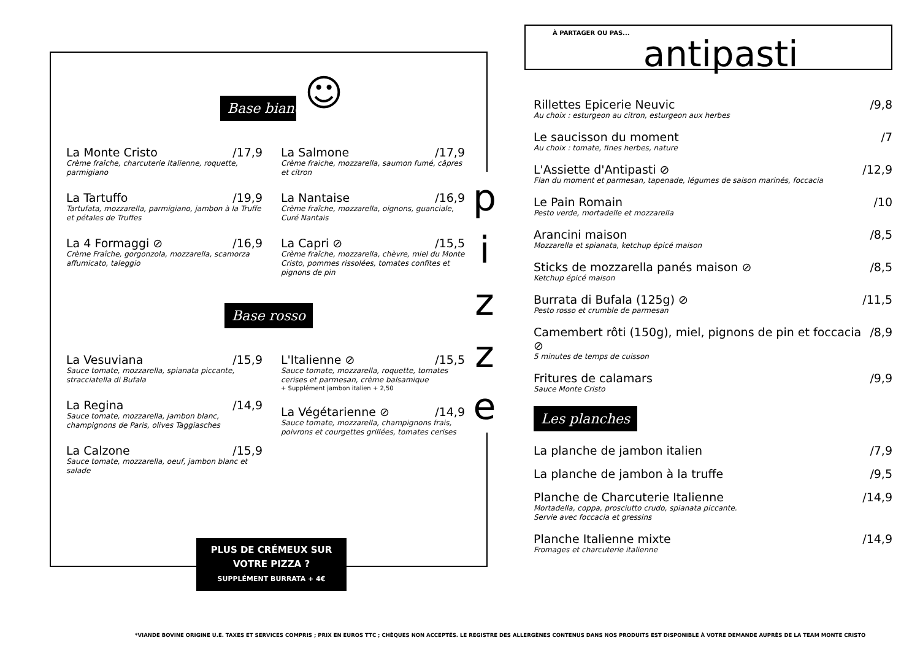☺
Base bianco
La Monte Cristo /17,9
Crème fraîche, charcuterie Italienne, roquette, parmigiano
La Tartuffo /19,9
Tartufata, mozzarella, parmigiano, jambon à la Truffe et pétales de Truffes
La 4 Formaggi ⊘ /16,9
Crème Fraîche, gorgonzola, mozzarella, scamorza affumicato, taleggio
La Salmone /17,9
Crème fraiche, mozzarella, saumon fumé, câpres et citron
La Nantaise /16,9
Crème fraîche, mozzarella, oignons, guanciale, Curé Nantais
La Capri ⊘ /15,5
Crème fraîche, mozzarella, chèvre, miel du Monte Cristo, pommes rissolées, tomates confites et pignons de pin
Base rosso
La Vesuviana /15,9
Sauce tomate, mozzarella, spianata piccante, stracciatella di Bufala
La Regina /14,9
Sauce tomate, mozzarella, jambon blanc, champignons de Paris, olives Taggiasches
La Calzone /15,9
Sauce tomate, mozzarella, oeuf, jambon blanc et salade
L'Italienne ⊘ /15,5
Sauce tomate, mozzarella, roquette, tomates cerises et parmesan, crème balsamique
+ Supplément jambon italien + 2,50
La Végétarienne ⊘ /14,9
Sauce tomate, mozzarella, champignons frais, poivrons et courgettes grillées, tomates cerises
p
i
z
z
e
PLUS DE CRÉMEUX SUR
VOTRE PIZZA ?
SUPPLÉMENT BURRATA + 4€
À PARTAGER OU PAS...
antipasti
Rillettes Epicerie Neuvic /9,8
Au choix : esturgeon au citron, esturgeon aux herbes
Le saucisson du moment /7
Au choix : tomate, fines herbes, nature
L'Assiette d'Antipasti ⊘ /12,9
Flan du moment et parmesan, tapenade, légumes de saison marinés, foccacia
Le Pain Romain /10
Pesto verde, mortadelle et mozzarella
Arancini maison /8,5
Mozzarella et spianata, ketchup épicé maison
Sticks de mozzarella panés maison ⊘ /8,5
Ketchup épicé maison
Burrata di Bufala (125g) ⊘ /11,5
Pesto rosso et crumble de parmesan
Camembert rôti (150g), miel, pignons de pin et foccacia ⊘ /8,9
5 minutes de temps de cuisson
Fritures de calamars /9,9
Sauce Monte Cristo
Les planches
La planche de jambon italien /7,9
La planche de jambon à la truffe /9,5
Planche de Charcuterie Italienne /14,9
Mortadella, coppa, prosciutto crudo, spianata piccante.
Servie avec foccacia et gressins
Planche Italienne mixte /14,9
Fromages et charcuterie italienne
*VIANDE BOVINE ORIGINE U.E. TAXES ET SERVICES COMPRIS ; PRIX EN EUROS TTC ; CHÈQUES NON ACCEPTÉS. LE REGISTRE DES ALLERGÈNES CONTENUS DANS NOS PRODUITS EST DISPONIBLE À VOTRE DEMANDE AUPRÈS DE LA TEAM MONTE CRISTO